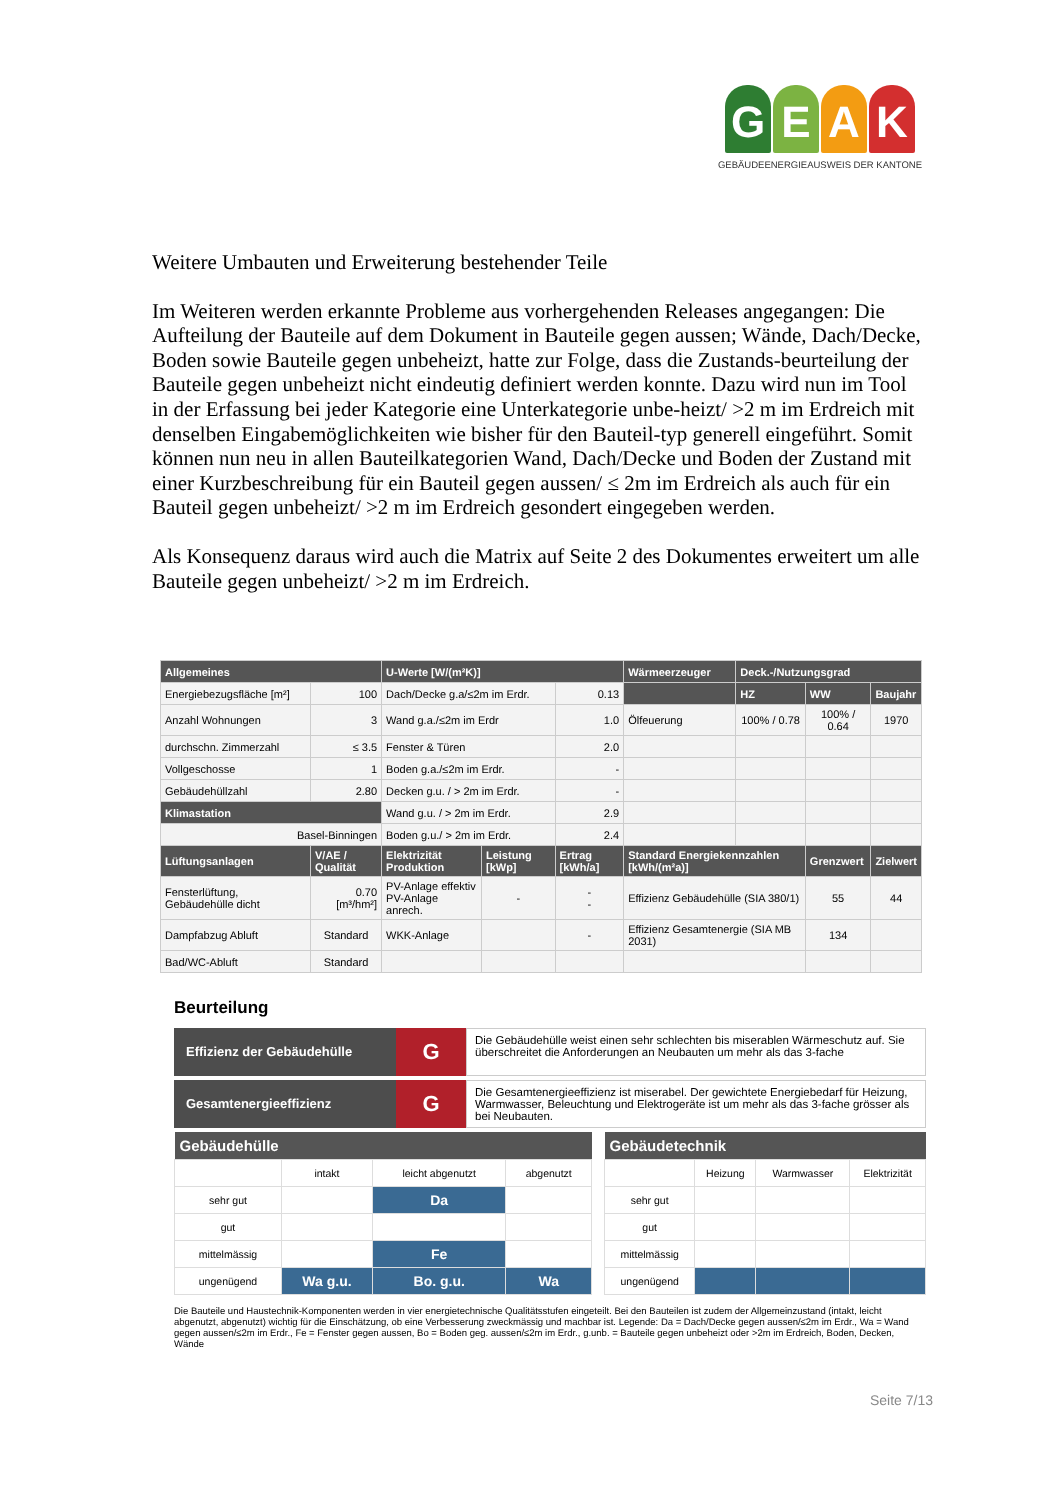G E A K
GEBÄUDEENERGIEAUSWEIS DER KANTONE
Weitere Umbauten und Erweiterung bestehender Teile
Im Weiteren werden erkannte Probleme aus vorhergehenden Releases angegangen: Die Aufteilung der Bauteile auf dem Dokument in Bauteile gegen aussen; Wände, Dach/Decke, Boden sowie Bauteile gegen unbeheizt, hatte zur Folge, dass die Zustands-beurteilung der Bauteile gegen unbeheizt nicht eindeutig definiert werden konnte. Dazu wird nun im Tool in der Erfassung bei jeder Kategorie eine Unterkategorie unbe-heizt/ >2 m im Erdreich mit denselben Eingabemöglichkeiten wie bisher für den Bauteil-typ generell eingeführt. Somit können nun neu in allen Bauteilkategorien Wand, Dach/Decke und Boden der Zustand mit einer Kurzbeschreibung für ein Bauteil gegen aussen/ ≤ 2m im Erdreich als auch für ein Bauteil gegen unbeheizt/ >2 m im Erdreich gesondert eingegeben werden.
Als Konsequenz daraus wird auch die Matrix auf Seite 2 des Dokumentes erweitert um alle Bauteile gegen unbeheizt/ >2 m im Erdreich.
| Allgemeines | | U-Werte [W/(m²K)] | | | Wärmeerzeuger | Deck.-/Nutzungsgrad | | |
| --- | --- | --- | --- | --- | --- | --- | --- | --- |
| Energiebezugsfläche [m²] | 100 | Dach/Decke g.a/≤2m im Erdr. | | 0.13 | | HZ | WW | Baujahr |
| Anzahl Wohnungen | 3 | Wand g.a./≤2m im Erdr | | 1.0 | Ölfeuerung | 100% / 0.78 | 100% / 0.64 | 1970 |
| durchschn. Zimmerzahl | ≤ 3.5 | Fenster & Türen | | 2.0 | | | | |
| Vollgeschosse | 1 | Boden g.a./≤2m im Erdr. | | - | | | | |
| Gebäudehüllzahl | 2.80 | Decken g.u. / > 2m im Erdr. | | - | | | | |
| Klimastation | | Wand g.u. / > 2m im Erdr. | | 2.9 | | | | |
| Basel-Binningen | | Boden g.u./ > 2m im Erdr. | | 2.4 | | | | |
| Lüftungsanlagen | V/AE / Qualität | Elektrizität Produktion | Leistung [kWp] | Ertrag [kWh/a] | Standard Energiekennzahlen [kWh/(m²a)] | | Grenzwert | Zielwert |
| Fensterlüftung, Gebäudehülle dicht | 0.70 [m³/hm²] | PV-Anlage effektiv PV-Anlage anrech. | - | - - | Effizienz Gebäudehülle (SIA 380/1) | | 55 | 44 |
| Dampfabzug Abluft | Standard | WKK-Anlage | | - | Effizienz Gesamtenergie (SIA MB 2031) | | 134 | |
| Bad/WC-Abluft | Standard | | | | | | | |
Beurteilung
Effizienz der Gebäudehülle
G
Die Gebäudehülle weist einen sehr schlechten bis miserablen Wärmeschutz auf. Sie überschreitet die Anforderungen an Neubauten um mehr als das 3-fache
Gesamtenergieeffizienz
G
Die Gesamtenergieeffizienz ist miserabel. Der gewichtete Energiebedarf für Heizung, Warmwasser, Beleuchtung und Elektrogeräte ist um mehr als das 3-fache grösser als bei Neubauten.
| Gebäudehülle | | | |
| --- | --- | --- | --- |
| | intakt | leicht abgenutzt | abgenutzt |
| sehr gut | | Da | |
| gut | | | |
| mittelmässig | | Fe | |
| ungenügend | Wa g.u. | Bo. g.u. | Wa |
| Gebäudetechnik | | | |
| --- | --- | --- | --- |
| | Heizung | Warmwasser | Elektrizität |
| sehr gut | | | |
| gut | | | |
| mittelmässig | | | |
| ungenügend | | | |
Die Bauteile und Haustechnik-Komponenten werden in vier energietechnische Qualitätsstufen eingeteilt. Bei den Bauteilen ist zudem der Allgemeinzustand (intakt, leicht abgenutzt, abgenutzt) wichtig für die Einschätzung, ob eine Verbesserung zweckmässig und machbar ist. Legende: Da = Dach/Decke gegen aussen/≤2m im Erdr., Wa = Wand gegen aussen/≤2m im Erdr., Fe = Fenster gegen aussen, Bo = Boden geg. aussen/≤2m im Erdr., g.unb. = Bauteile gegen unbeheizt oder >2m im Erdreich, Boden, Decken, Wände
Seite 7/13